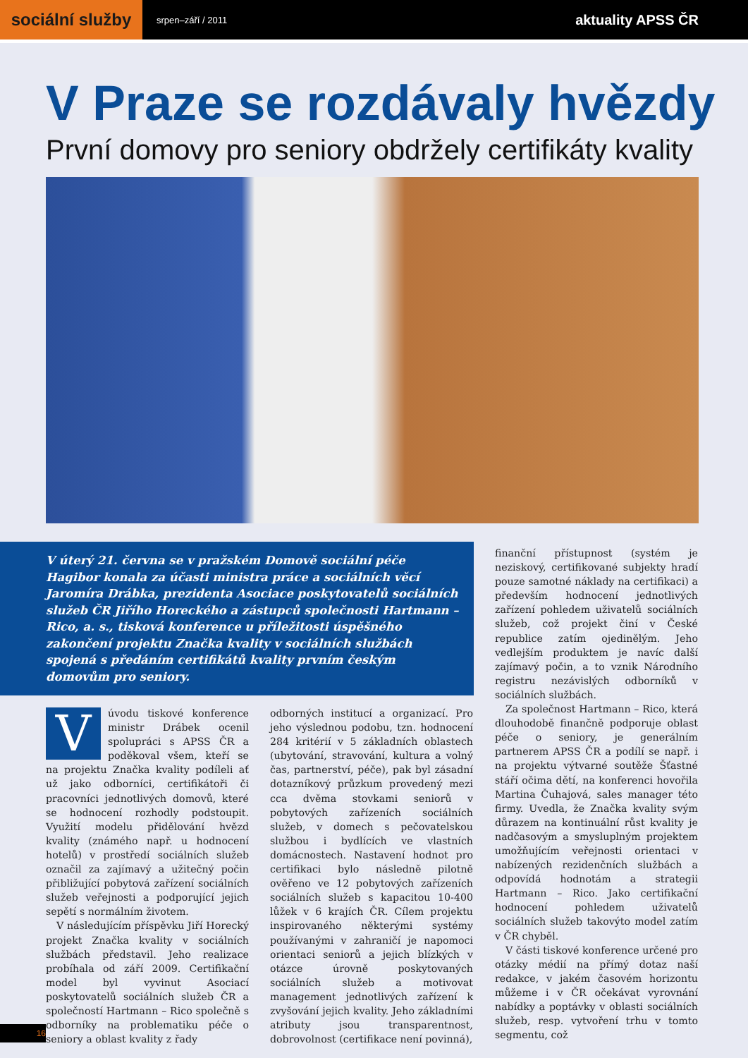sociální služby
srpen–září / 2011
aktuality APSS ČR
V Praze se rozdávaly hvězdy
První domovy pro seniory obdržely certifikáty kvality
V úterý 21. června se v pražském Domově sociální péče Hagibor konala za účasti ministra práce a sociálních věcí Jaromíra Drábka, prezidenta Asociace poskytovatelů sociálních služeb ČR Jiřího Horeckého a zástupců společnosti Hartmann – Rico, a. s., tisková konference u příležitosti úspěšného zakončení projektu Značka kvality v sociálních službách spojená s předáním certifikátů kvality prvním českým domovům pro seniory.
V úvodu tiskové konference ministr Drábek ocenil spolupráci s APSS ČR a poděkoval všem, kteří se na projektu Značka kvality podíleli ať už jako odborníci, certifikátoři či pracovníci jednotlivých domovů, které se hodnocení rozhodly podstoupit. Využití modelu přidělování hvězd kvality (známého např. u hodnocení hotelů) v prostředí sociálních služeb označil za zajímavý a užitečný počin přibližující pobytová zařízení sociálních služeb veřejnosti a podporující jejich sepětí s normálním životem.
V následujícím příspěvku Jiří Horecký projekt Značka kvality v sociálních službách představil. Jeho realizace probíhala od září 2009. Certifikační model byl vyvinut Asociací poskytovatelů sociálních služeb ČR a společností Hartmann – Rico společně s odborníky na problematiku péče o seniory a oblast kvality z řady
odborných institucí a organizací. Pro jeho výslednou podobu, tzn. hodnocení 284 kritérií v 5 základních oblastech (ubytování, stravování, kultura a volný čas, partnerství, péče), pak byl zásadní dotazníkový průzkum provedený mezi cca dvěma stovkami seniorů v pobytových zařízeních sociálních služeb, v domech s pečovatelskou službou i bydlících ve vlastních domácnostech. Nastavení hodnot pro certifikaci bylo následně pilotně ověřeno ve 12 pobytových zařízeních sociálních služeb s kapacitou 10-400 lůžek v 6 krajích ČR. Cílem projektu inspirovaného některými systémy používanými v zahraničí je napomoci orientaci seniorů a jejich blízkých v otázce úrovně poskytovaných sociálních služeb a motivovat management jednotlivých zařízení k zvyšování jejich kvality. Jeho základními atributy jsou transparentnost, dobrovolnost (certifikace není povinná),
finanční přístupnost (systém je neziskový, certifikované subjekty hradí pouze samotné náklady na certifikaci) a především hodnocení jednotlivých zařízení pohledem uživatelů sociálních služeb, což projekt činí v České republice zatím ojedinělým. Jeho vedlejším produktem je navíc další zajímavý počin, a to vznik Národního registru nezávislých odborníků v sociálních službách.
Za společnost Hartmann – Rico, která dlouhodobě finančně podporuje oblast péče o seniory, je generálním partnerem APSS ČR a podílí se např. i na projektu výtvarné soutěže Šťastné stáří očima dětí, na konferenci hovořila Martina Čuhajová, sales manager této firmy. Uvedla, že Značka kvality svým důrazem na kontinuální růst kvality je nadčasovým a smysluplným projektem umožňujícím veřejnosti orientaci v nabízených rezidenčních službách a odpovídá hodnotám a strategii Hartmann – Rico. Jako certifikační hodnocení pohledem uživatelů sociálních služeb takovýto model zatím v ČR chyběl.
V části tiskové konference určené pro otázky médií na přímý dotaz naší redakce, v jakém časovém horizontu můžeme i v ČR očekávat vyrovnání nabídky a poptávky v oblasti sociálních služeb, resp. vytvoření trhu v tomto segmentu, což
16